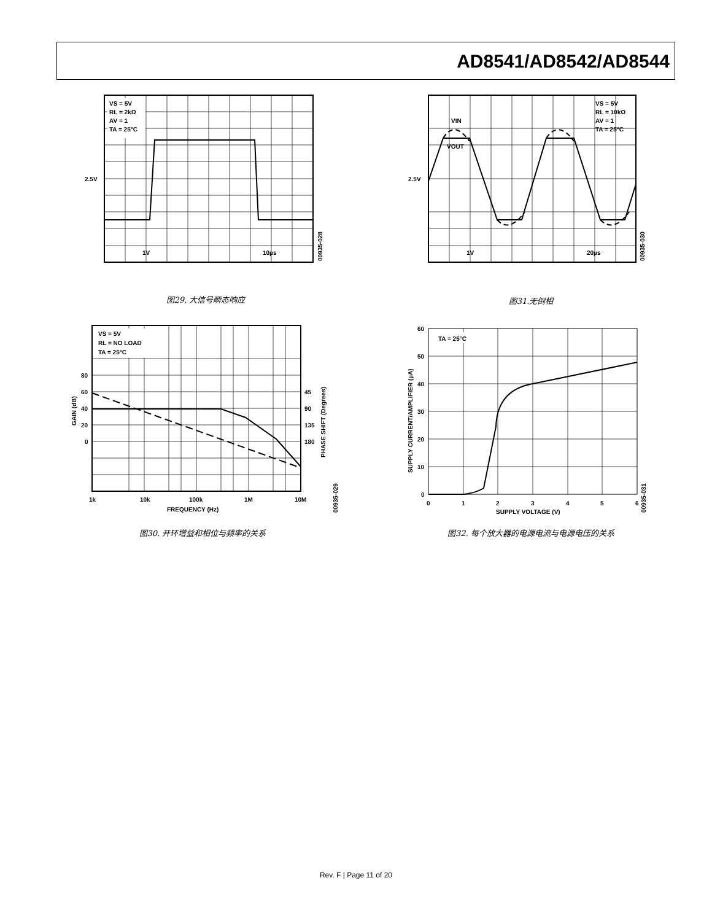AD8541/AD8542/AD8544
VS = 5V
RL = 2kΩ
AV = 1
TA = 25°C
2.5V
1V
10µs
00935-028
图29. 大信号瞬态响应
VIN
VOUT
VS = 5V
RL = 10kΩ
AV = 1
TA = 25°C
2.5V
1V
20µs
00935-030
图31.无倒相
VS = 5V
RL = NO LOAD
TA = 25°C
80
60
40
20
0
45
90
135
180
1k
10k
100k
1M
10M
FREQUENCY (Hz)
GAIN (dB)
PHASE SHIFT (Degrees)
00935-029
图30. 开环增益和相位与频率的关系
TA = 25°C
60
50
40
30
20
10
0
0
1
2
3
4
5
6
SUPPLY VOLTAGE (V)
SUPPLY CURRENT/AMPLIFIER (µA)
00935-031
图32. 每个放大器的电源电流与电源电压的关系
Rev. F | Page 11 of 20